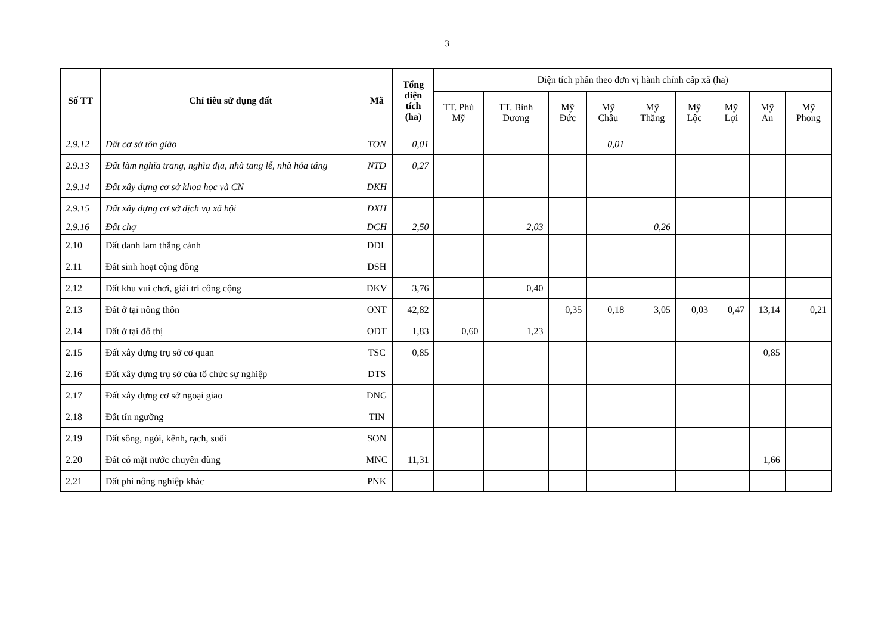3
| Số TT | Chỉ tiêu sử dụng đất | Mã | Tổng diện tích (ha) | Diện tích phân theo đơn vị hành chính cấp xã (ha) | | | | | | | | |
| --- | --- | --- | --- | --- | --- | --- | --- | --- | --- | --- | --- | --- |
| | | | | TT. Phù Mỹ | TT. Bình Dương | Mỹ Đức | Mỹ Châu | Mỹ Thắng | Mỹ Lộc | Mỹ Lợi | Mỹ An | Mỹ Phong |
| 2.9.12 | Đất cơ sở tôn giáo | TON | 0,01 | | | | 0,01 | | | | | |
| 2.9.13 | Đất làm nghĩa trang, nghĩa địa, nhà tang lễ, nhà hỏa táng | NTD | 0,27 | | | | | | | | | |
| 2.9.14 | Đất xây dựng cơ sở khoa học và CN | DKH | | | | | | | | | | |
| 2.9.15 | Đất xây dựng cơ sở dịch vụ xã hội | DXH | | | | | | | | | | |
| 2.9.16 | Đất chợ | DCH | 2,50 | | 2,03 | | | 0,26 | | | | |
| 2.10 | Đất danh lam thắng cảnh | DDL | | | | | | | | | | |
| 2.11 | Đất sinh hoạt cộng đồng | DSH | | | | | | | | | | |
| 2.12 | Đất khu vui chơi, giải trí công cộng | DKV | 3,76 | | 0,40 | | | | | | | |
| 2.13 | Đất ở tại nông thôn | ONT | 42,82 | | | 0,35 | 0,18 | 3,05 | 0,03 | 0,47 | 13,14 | 0,21 |
| 2.14 | Đất ở tại đô thị | ODT | 1,83 | 0,60 | 1,23 | | | | | | | |
| 2.15 | Đất xây dựng trụ sở cơ quan | TSC | 0,85 | | | | | | | | 0,85 | |
| 2.16 | Đất xây dựng trụ sở của tổ chức sự nghiệp | DTS | | | | | | | | | | |
| 2.17 | Đất xây dựng cơ sở ngoại giao | DNG | | | | | | | | | | |
| 2.18 | Đất tín ngưỡng | TIN | | | | | | | | | | |
| 2.19 | Đất sông, ngòi, kênh, rạch, suối | SON | | | | | | | | | | |
| 2.20 | Đất có mặt nước chuyên dùng | MNC | 11,31 | | | | | | | | 1,66 | |
| 2.21 | Đất phi nông nghiệp khác | PNK | | | | | | | | | | |